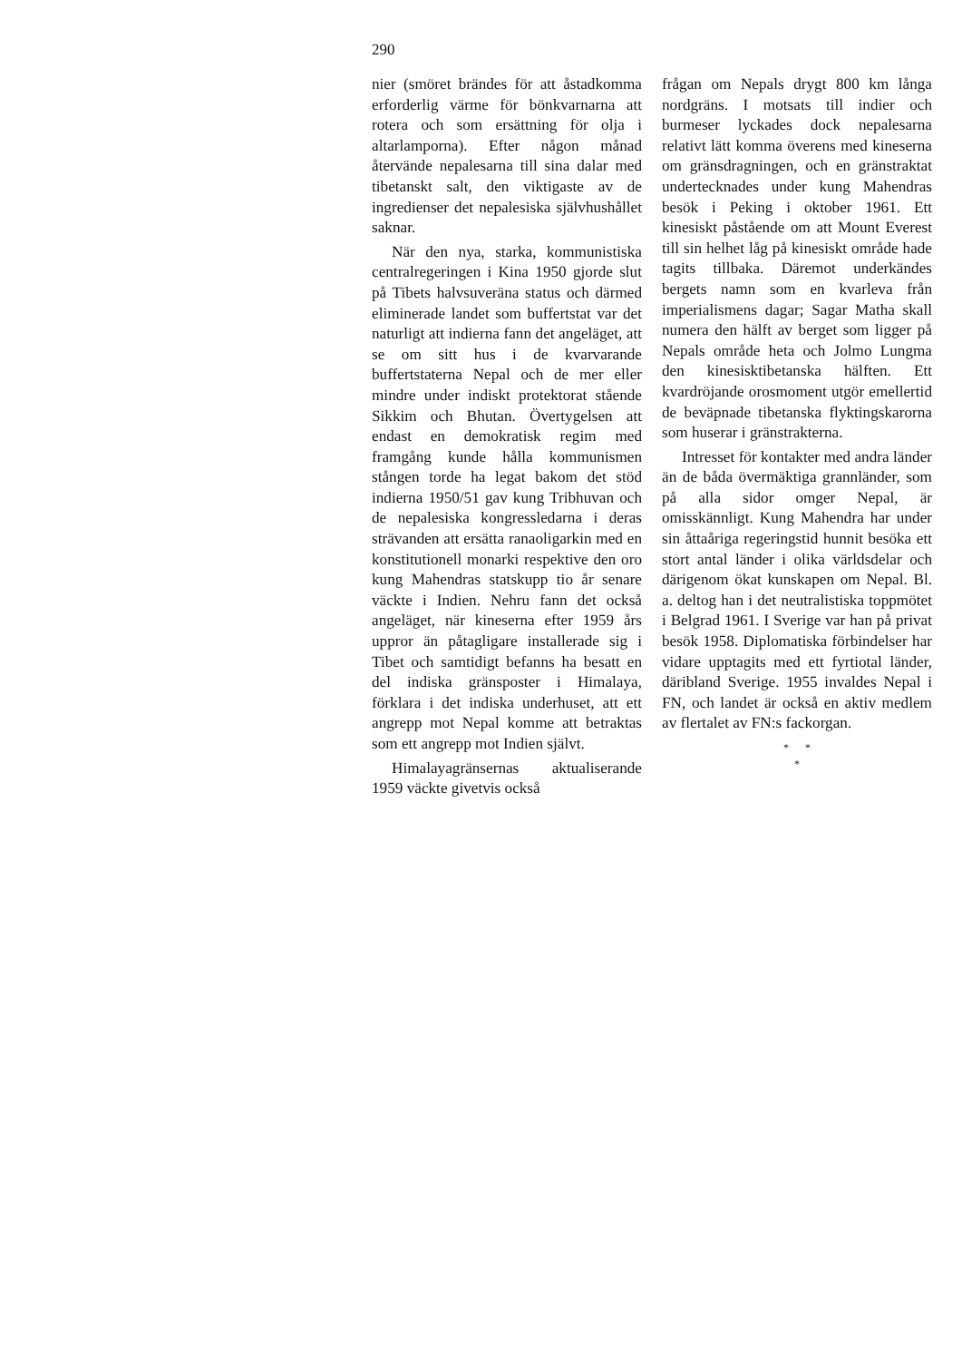290
nier (smöret brändes för att åstadkomma erforderlig värme för bönkvarnarna att rotera och som ersättning för olja i altarlamporna). Efter någon månad återvände nepalesarna till sina dalar med tibetanskt salt, den viktigaste av de ingredienser det nepalesiska självhushållet saknar.
När den nya, starka, kommunistiska centralregeringen i Kina 1950 gjorde slut på Tibets halvsuveräna status och därmed eliminerade landet som buffertstat var det naturligt att indierna fann det angeläget, att se om sitt hus i de kvarvarande buffertstaterna Nepal och de mer eller mindre under indiskt protektorat stående Sikkim och Bhutan. Övertygelsen att endast en demokratisk regim med framgång kunde hålla kommunismen stången torde ha legat bakom det stöd indierna 1950/51 gav kung Tribhuvan och de nepalesiska kongressledarna i deras strävanden att ersätta ranaoligarkin med en konstitutionell monarki respektive den oro kung Mahendras statskupp tio år senare väckte i Indien. Nehru fann det också angeläget, när kineserna efter 1959 års uppror än påtagligare installerade sig i Tibet och samtidigt befanns ha besatt en del indiska gränsposter i Himalaya, förklara i det indiska underhuset, att ett angrepp mot Nepal komme att betraktas som ett angrepp mot Indien självt.
Himalayagränsernas aktualiserande 1959 väckte givetvis också
frågan om Nepals drygt 800 km långa nordgräns. I motsats till indier och burmeser lyckades dock nepalesarna relativt lätt komma överens med kineserna om gränsdragningen, och en gränstraktat undertecknades under kung Mahendras besök i Peking i oktober 1961. Ett kinesiskt påstående om att Mount Everest till sin helhet låg på kinesiskt område hade tagits tillbaka. Däremot underkändes bergets namn som en kvarleva från imperialismens dagar; Sagar Matha skall numera den hälft av berget som ligger på Nepals område heta och Jolmo Lungma den kinesisktibetanska hälften. Ett kvardröjande orosmoment utgör emellertid de beväpnade tibetanska flyktingskarorna som huserar i gränstrakterna.
Intresset för kontakter med andra länder än de båda övermäktiga grannländer, som på alla sidor omger Nepal, är omisskännligt. Kung Mahendra har under sin åttaåriga regeringstid hunnit besöka ett stort antal länder i olika världsdelar och därigenom ökat kunskapen om Nepal. Bl. a. deltog han i det neutralistiska toppmötet i Belgrad 1961. I Sverige var han på privat besök 1958. Diplomatiska förbindelser har vidare upptagits med ett fyrtiotal länder, däribland Sverige. 1955 invaldes Nepal i FN, och landet är också en aktiv medlem av flertalet av FN:s fackorgan.
* *
*